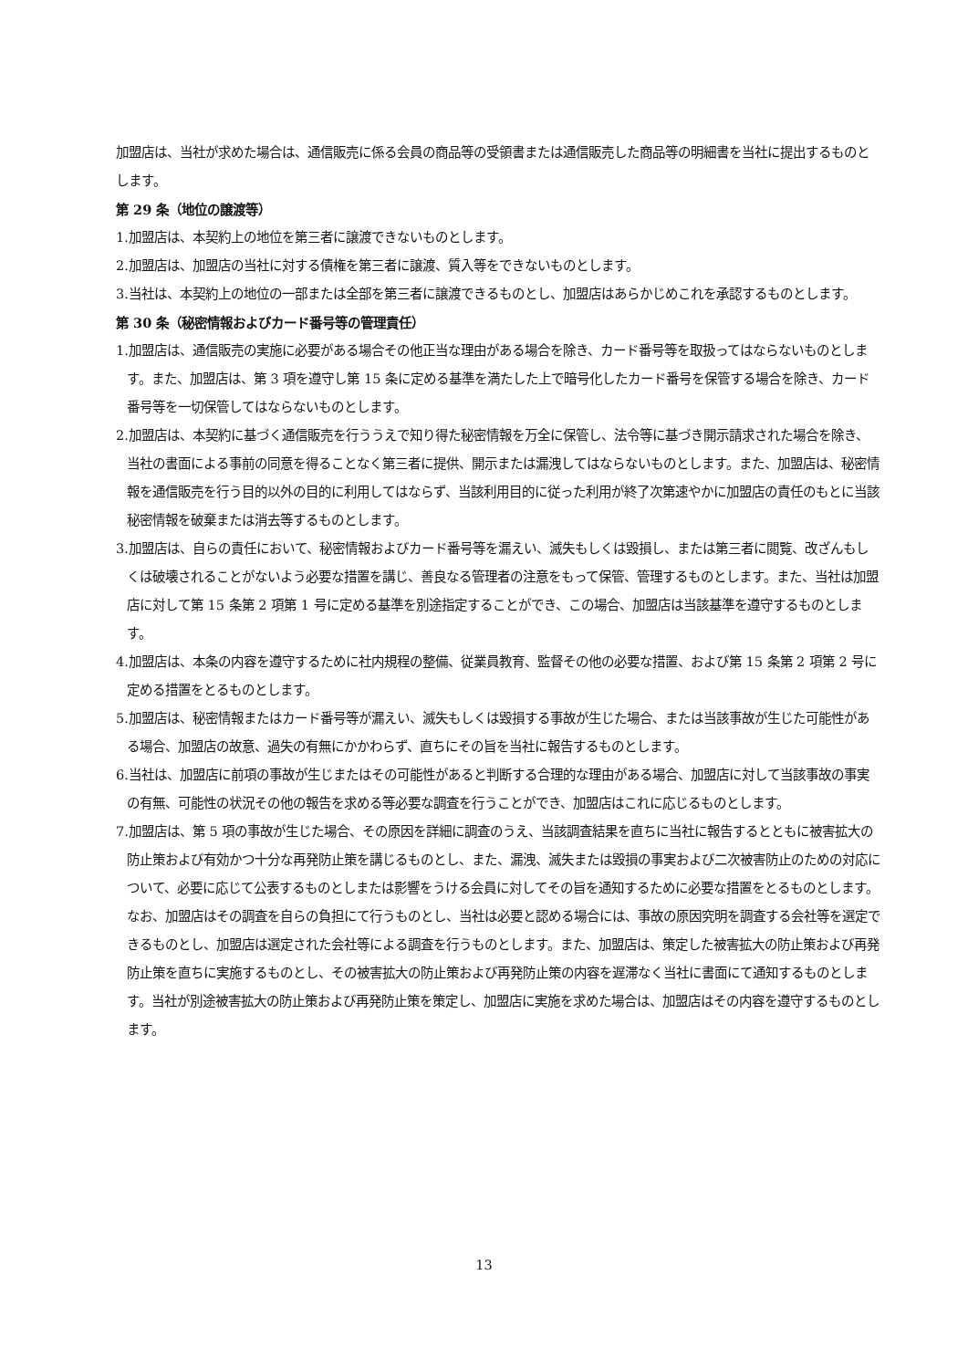加盟店は、当社が求めた場合は、通信販売に係る会員の商品等の受領書または通信販売した商品等の明細書を当社に提出するものとします。
第 29 条（地位の譲渡等）
1.加盟店は、本契約上の地位を第三者に譲渡できないものとします。
2.加盟店は、加盟店の当社に対する債権を第三者に譲渡、質入等をできないものとします。
3.当社は、本契約上の地位の一部または全部を第三者に譲渡できるものとし、加盟店はあらかじめこれを承認するものとします。
第 30 条（秘密情報およびカード番号等の管理責任）
1.加盟店は、通信販売の実施に必要がある場合その他正当な理由がある場合を除き、カード番号等を取扱ってはならないものとします。また、加盟店は、第 3 項を遵守し第 15 条に定める基準を満たした上で暗号化したカード番号を保管する場合を除き、カード番号等を一切保管してはならないものとします。
2.加盟店は、本契約に基づく通信販売を行ううえで知り得た秘密情報を万全に保管し、法令等に基づき開示請求された場合を除き、当社の書面による事前の同意を得ることなく第三者に提供、開示または漏洩してはならないものとします。また、加盟店は、秘密情報を通信販売を行う目的以外の目的に利用してはならず、当該利用目的に従った利用が終了次第速やかに加盟店の責任のもとに当該秘密情報を破棄または消去等するものとします。
3.加盟店は、自らの責任において、秘密情報およびカード番号等を漏えい、滅失もしくは毀損し、または第三者に閲覧、改ざんもしくは破壊されることがないよう必要な措置を講じ、善良なる管理者の注意をもって保管、管理するものとします。また、当社は加盟店に対して第 15 条第 2 項第 1 号に定める基準を別途指定することができ、この場合、加盟店は当該基準を遵守するものとします。
4.加盟店は、本条の内容を遵守するために社内規程の整備、従業員教育、監督その他の必要な措置、および第 15 条第 2 項第 2 号に定める措置をとるものとします。
5.加盟店は、秘密情報またはカード番号等が漏えい、滅失もしくは毀損する事故が生じた場合、または当該事故が生じた可能性がある場合、加盟店の故意、過失の有無にかかわらず、直ちにその旨を当社に報告するものとします。
6.当社は、加盟店に前項の事故が生じまたはその可能性があると判断する合理的な理由がある場合、加盟店に対して当該事故の事実の有無、可能性の状況その他の報告を求める等必要な調査を行うことができ、加盟店はこれに応じるものとします。
7.加盟店は、第 5 項の事故が生じた場合、その原因を詳細に調査のうえ、当該調査結果を直ちに当社に報告するとともに被害拡大の防止策および有効かつ十分な再発防止策を講じるものとし、また、漏洩、滅失または毀損の事実および二次被害防止のための対応について、必要に応じて公表するものとしまたは影響をうける会員に対してその旨を通知するために必要な措置をとるものとします。なお、加盟店はその調査を自らの負担にて行うものとし、当社は必要と認める場合には、事故の原因究明を調査する会社等を選定できるものとし、加盟店は選定された会社等による調査を行うものとします。また、加盟店は、策定した被害拡大の防止策および再発防止策を直ちに実施するものとし、その被害拡大の防止策および再発防止策の内容を遅滞なく当社に書面にて通知するものとします。当社が別途被害拡大の防止策および再発防止策を策定し、加盟店に実施を求めた場合は、加盟店はその内容を遵守するものとします。
13